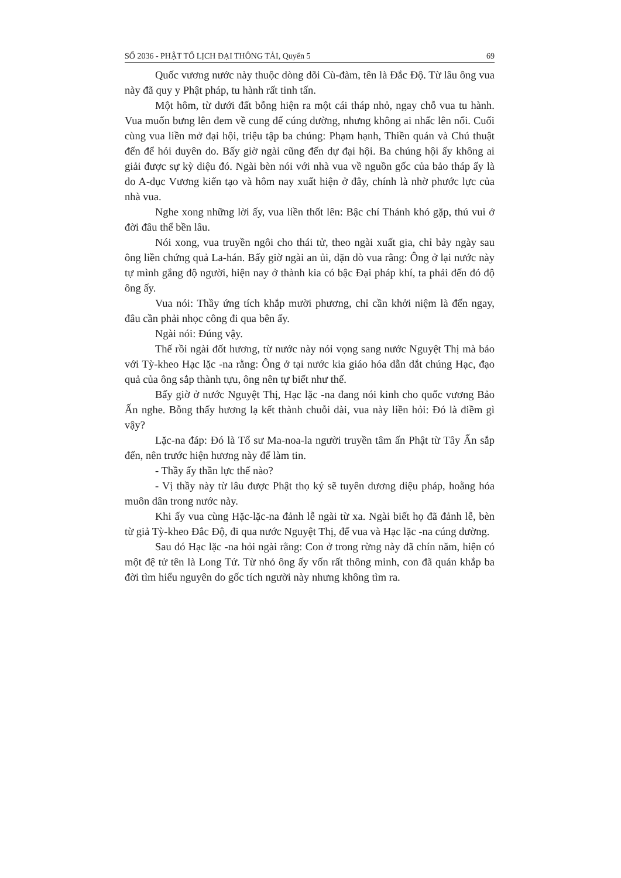SỐ 2036 - PHẬT TỔ LỊCH ĐẠI THÔNG TẢI, Quyển 5 69
Quốc vương nước này thuộc dòng dõi Cù-đàm, tên là Đắc Độ. Từ lâu ông vua này đã quy y Phật pháp, tu hành rất tinh tấn.
Một hôm, từ dưới đất bỗng hiện ra một cái tháp nhỏ, ngay chỗ vua tu hành. Vua muốn bưng lên đem về cung để cúng dường, nhưng không ai nhấc lên nổi. Cuối cùng vua liền mở đại hội, triệu tập ba chúng: Phạm hạnh, Thiền quán và Chú thuật đến để hỏi duyên do. Bấy giờ ngài cũng đến dự đại hội. Ba chúng hội ấy không ai giải được sự kỳ diệu đó. Ngài bèn nói với nhà vua về nguồn gốc của bảo tháp ấy là do A-dục Vương kiến tạo và hôm nay xuất hiện ở đây, chính là nhờ phước lực của nhà vua.
Nghe xong những lời ấy, vua liền thốt lên: Bậc chí Thánh khó gặp, thú vui ở đời đâu thể bền lâu.
Nói xong, vua truyền ngôi cho thái tử, theo ngài xuất gia, chỉ bảy ngày sau ông liền chứng quả La-hán. Bấy giờ ngài an ủi, dặn dò vua rằng: Ông ở lại nước này tự mình gắng độ người, hiện nay ở thành kia có bậc Đại pháp khí, ta phải đến đó độ ông ấy.
Vua nói: Thầy ứng tích khắp mười phương, chỉ cần khởi niệm là đến ngay, đâu cần phải nhọc công đi qua bên ấy.
Ngài nói: Đúng vậy.
Thế rồi ngài đốt hương, từ nước này nói vọng sang nước Nguyệt Thị mà bảo với Tỳ-kheo Hạc lặc -na rằng: Ông ở tại nước kia giáo hóa dẫn dắt chúng Hạc, đạo quả của ông sắp thành tựu, ông nên tự biết như thế.
Bấy giờ ở nước Nguyệt Thị, Hạc lặc -na đang nói kinh cho quốc vương Bảo Ấn nghe. Bỗng thấy hương lạ kết thành chuỗi dài, vua này liền hỏi: Đó là điềm gì vậy?
Lặc-na đáp: Đó là Tổ sư Ma-noa-la người truyền tâm ấn Phật từ Tây Ấn sắp đến, nên trước hiện hương này để làm tin.
- Thầy ấy thần lực thế nào?
- Vị thầy này từ lâu được Phật thọ ký sẽ tuyên dương diệu pháp, hoằng hóa muôn dân trong nước này.
Khi ấy vua cùng Hặc-lặc-na đảnh lễ ngài từ xa. Ngài biết họ đã đảnh lễ, bèn từ giả Tỳ-kheo Đắc Độ, đi qua nước Nguyệt Thị, để vua và Hạc lặc -na cúng dường.
Sau đó Hạc lặc -na hỏi ngài rằng: Con ở trong rừng này đã chín năm, hiện có một đệ tử tên là Long Tử. Từ nhỏ ông ấy vốn rất thông minh, con đã quán khắp ba đời tìm hiểu nguyên do gốc tích người này nhưng không tìm ra.